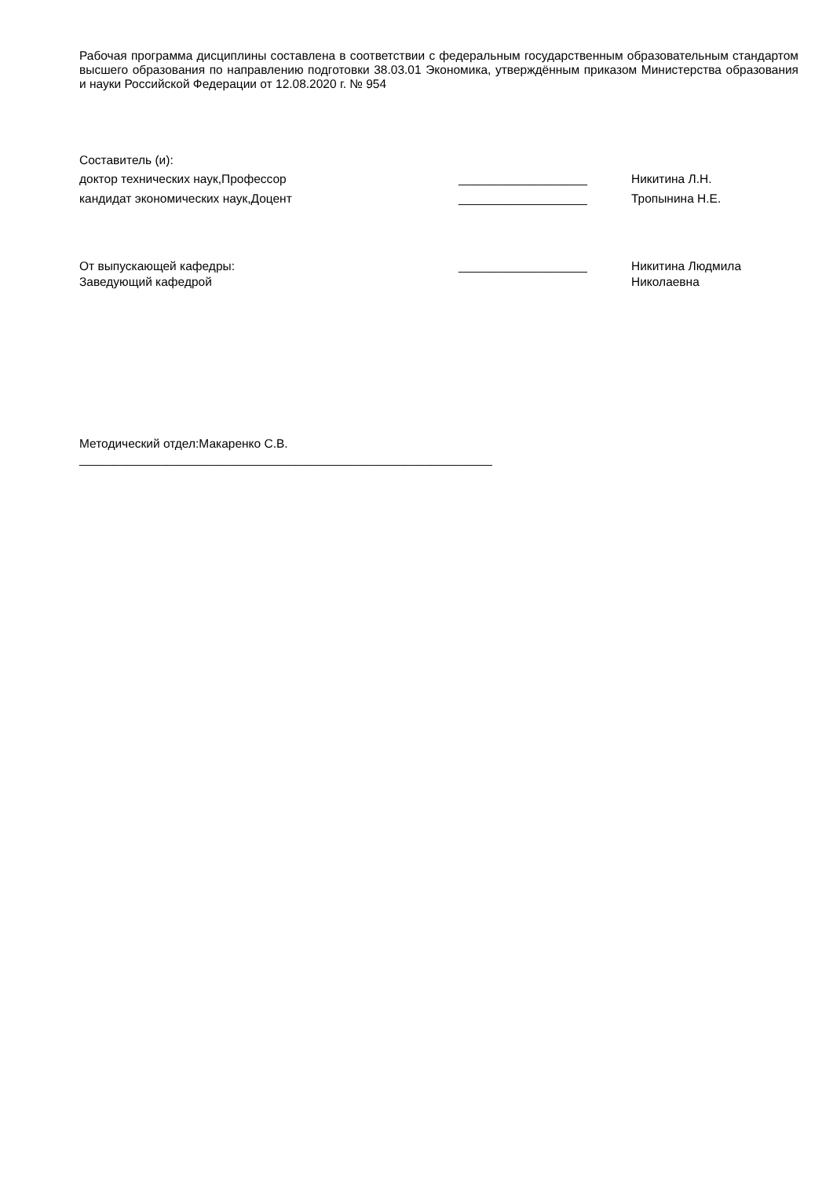Рабочая программа дисциплины составлена в соответствии с федеральным государственным образовательным стандартом высшего образования по направлению подготовки 38.03.01 Экономика, утверждённым приказом Министерства образования и науки Российской Федерации от 12.08.2020 г. № 954
Составитель (и):
| доктор технических наук,Профессор | ___________________ | Никитина Л.Н. |
| кандидат экономических наук,Доцент | ___________________ | Тропынина Н.Е. |
| От выпускающей кафедры: Заведующий кафедрой | ___________________ | Никитина Людмила Николаевна |
Методический отдел:Макаренко С.В.
_____________________________________________________________